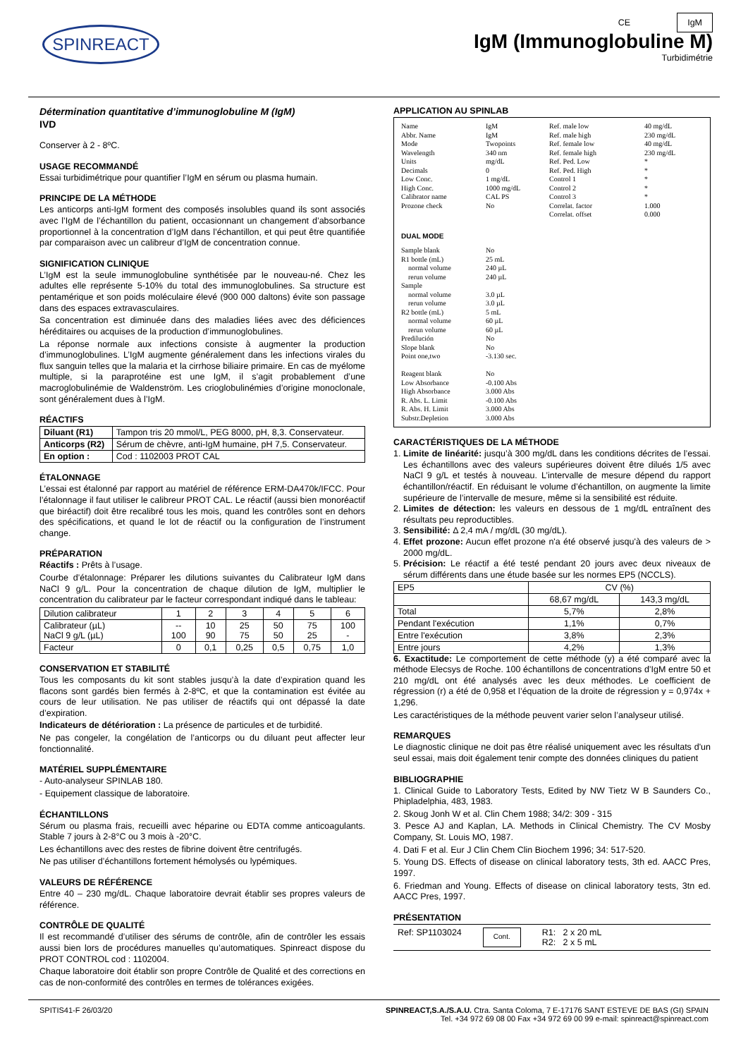SPINREACT
CE IgM
IgM (Immunoglobuline M)
Turbidimétrie
Détermination quantitative d’immunoglobuline M (IgM)
IVD
Conserver à 2 - 8ºC.
USAGE RECOMMANDÉ
Essai turbidimétrique pour quantifier l’IgM en sérum ou plasma humain.
PRINCIPE DE LA MÉTHODE
Les anticorps anti-IgM forment des composés insolubles quand ils sont associés avec l’IgM de l’échantillon du patient, occasionnant un changement d’absorbance proportionnel à la concentration d’IgM dans l’échantillon, et qui peut être quantifiée par comparaison avec un calibreur d’IgM de concentration connue.
SIGNIFICATION CLINIQUE
L’IgM est la seule immunoglobuline synthétisée par le nouveau-né. Chez les adultes elle représente 5-10% du total des immunoglobulines. Sa structure est pentamérique et son poids moléculaire élevé (900 000 daltons) évite son passage dans des espaces extravasculaires.
Sa concentration est diminuée dans des maladies liées avec des déficiences héréditaires ou acquises de la production d’immunoglobulines.
La réponse normale aux infections consiste à augmenter la production d’immunoglobulines. L’IgM augmente généralement dans les infections virales du flux sanguin telles que la malaria et la cirrhose biliaire primaire. En cas de myélome multiple, si la paraprotéine est une IgM, il s’agit probablement d’une macroglobulinémie de Waldenström. Les crioglobulinémies d’origine monoclonale, sont généralement dues à l’IgM.
RÉACTIFS
| Diluant (R1) | Tampon tris 20 mmol/L, PEG 8000, pH, 8,3. Conservateur. |
| Anticorps (R2) | Sérum de chèvre, anti-IgM humaine, pH 7,5. Conservateur. |
| En option : | Cod : 1102003 PROT CAL |
ÉTALONNAGE
L’essai est étalonné par rapport au matériel de référence ERM-DA470k/IFCC. Pour l’étalonnage il faut utiliser le calibreur PROT CAL. Le réactif (aussi bien monoréactif que biréactif) doit être recalibré tous les mois, quand les contrôles sont en dehors des spécifications, et quand le lot de réactif ou la configuration de l’instrument change.
PRÉPARATION
Réactifs : Prêts à l’usage.
Courbe d’étalonnage: Préparer les dilutions suivantes du Calibrateur IgM dans NaCl 9 g/L. Pour la concentration de chaque dilution de IgM, multiplier le concentration du calibrateur par le facteur correspondant indiqué dans le tableau:
| Dilution calibrateur | 1 | 2 | 3 | 4 | 5 | 6 |
| Calibrateur (µL) NaCl 9 g/L (µL) | -- 100 | 10 90 | 25 75 | 50 50 | 75 25 | 100 - |
| Facteur | 0 | 0,1 | 0,25 | 0,5 | 0,75 | 1,0 |
CONSERVATION ET STABILITÉ
Tous les composants du kit sont stables jusqu’à la date d’expiration quand les flacons sont gardés bien fermés à 2-8ºC, et que la contamination est évitée au cours de leur utilisation. Ne pas utiliser de réactifs qui ont dépassé la date d’expiration.
Indicateurs de détérioration : La présence de particules et de turbidité.
Ne pas congeler, la congélation de l’anticorps ou du diluant peut affecter leur fonctionnalité.
MATÉRIEL SUPPLÉMENTAIRE
- Auto-analyseur SPINLAB 180.
- Equipement classique de laboratoire.
ÉCHANTILLONS
Sérum ou plasma frais, recueilli avec héparine ou EDTA comme anticoagulants. Stable 7 jours à 2-8°C ou 3 mois à -20°C.
Les échantillons avec des restes de fibrine doivent être centrifugés.
Ne pas utiliser d’échantillons fortement hémolysés ou lypémiques.
VALEURS DE RÉFÉRENCE
Entre 40 – 230 mg/dL. Chaque laboratoire devrait établir ses propres valeurs de référence.
CONTRÔLE DE QUALITÉ
Il est recommandé d’utiliser des sérums de contrôle, afin de contrôler les essais aussi bien lors de procédures manuelles qu’automatiques. Spinreact dispose du PROT CONTROL cod : 1102004.
Chaque laboratoire doit établir son propre Contrôle de Qualité et des corrections en cas de non-conformité des contrôles en termes de tolérances exigées.
APPLICATION AU SPINLAB
Name
Abbr. Name
Mode
Wavelength
Units
Decimals
Low Conc.
High Conc.
Calibrator name
Prozone check
IgM
IgM
Twopoints
340 nm
mg/dL
0
1 mg/dL
1000 mg/dL
CAL PS
No
Ref. male low
Ref. male high
Ref. female low
Ref. female high
Ref. Ped. Low
Ref. Ped. High
Control 1
Control 2
Control 3
Correlat. factor
Correlat. offset
40 mg/dL
230 mg/dL
40 mg/dL
230 mg/dL
*
*
*
*
*
1.000
0.000
DUAL MODE
Sample blank
R1 bottle (mL)
normal volume
rerun volume
Sample
normal volume
rerun volume
R2 bottle (mL)
normal volume
rerun volume
Predilución
Slope blank
Point one,two
Reagent blank
Low Absorbance
High Absorbance
R. Abs. L. Limit
R. Abs. H. Limit
Substr.Depletion
No
25 mL
240 µL
240 µL
3.0 µL
3.0 µL
5 mL
60 µL
60 µL
No
No
-3.130 sec.
No
-0.100 Abs
3.000 Abs
-0.100 Abs
3.000 Abs
3.000 Abs
CARACTÉRISTIQUES DE LA MÉTHODE
1. Limite de linéarité: jusqu’à 300 mg/dL dans les conditions décrites de l’essai. Les échantillons avec des valeurs supérieures doivent être dilués 1/5 avec NaCl 9 g/L et testés à nouveau. L’intervalle de mesure dépend du rapport échantillon/réactif. En réduisant le volume d’échantillon, on augmente la limite supérieure de l’intervalle de mesure, même si la sensibilité est réduite.
2. Limites de détection: les valeurs en dessous de 1 mg/dL entraînent des résultats peu reproductibles.
3. Sensibilité: Δ 2,4 mA / mg/dL (30 mg/dL).
4. Effet prozone: Aucun effet prozone n'a été observé jusqu'à des valeurs de > 2000 mg/dL.
5. Précision: Le réactif a été testé pendant 20 jours avec deux niveaux de sérum différents dans une étude basée sur les normes EP5 (NCCLS).
| EP5 | CV (%) | |
| | 68,67 mg/dL | 143,3 mg/dL |
| Total | 5,7% | 2,8% |
| Pendant l'exécution | 1,1% | 0,7% |
| Entre l'exécution | 3,8% | 2,3% |
| Entre jours | 4,2% | 1,3% |
6. Exactitude: Le comportement de cette méthode (y) a été comparé avec la méthode Elecsys de Roche. 100 échantillons de concentrations d’IgM entre 50 et 210 mg/dL ont été analysés avec les deux méthodes. Le coefficient de régression (r) a été de 0,958 et l’équation de la droite de régression y = 0,974x + 1,296.
Les caractéristiques de la méthode peuvent varier selon l’analyseur utilisé.
REMARQUES
Le diagnostic clinique ne doit pas être réalisé uniquement avec les résultats d'un seul essai, mais doit également tenir compte des données cliniques du patient
BIBLIOGRAPHIE
1. Clinical Guide to Laboratory Tests, Edited by NW Tietz W B Saunders Co., Phipladelphia, 483, 1983.
2. Skoug Jonh W et al. Clin Chem 1988; 34/2: 309 - 315
3. Pesce AJ and Kaplan, LA. Methods in Clinical Chemistry. The CV Mosby Company, St. Louis MO, 1987.
4. Dati F et al. Eur J Clin Chem Clin Biochem 1996; 34: 517-520.
5. Young DS. Effects of disease on clinical laboratory tests, 3th ed. AACC Pres, 1997.
6. Friedman and Young. Effects of disease on clinical laboratory tests, 3tn ed. AACC Pres, 1997.
PRÉSENTATION
Ref: SP1103024 Cont. R1: 2 x 20 mL
R2: 2 x 5 mL
SPITIS41-F 26/03/20 SPINREACT,S.A./S.A.U. Ctra. Santa Coloma, 7 E-17176 SANT ESTEVE DE BAS (GI) SPAIN
Tel. +34 972 69 08 00 Fax +34 972 69 00 99 e-mail: spinreact@spinreact.com